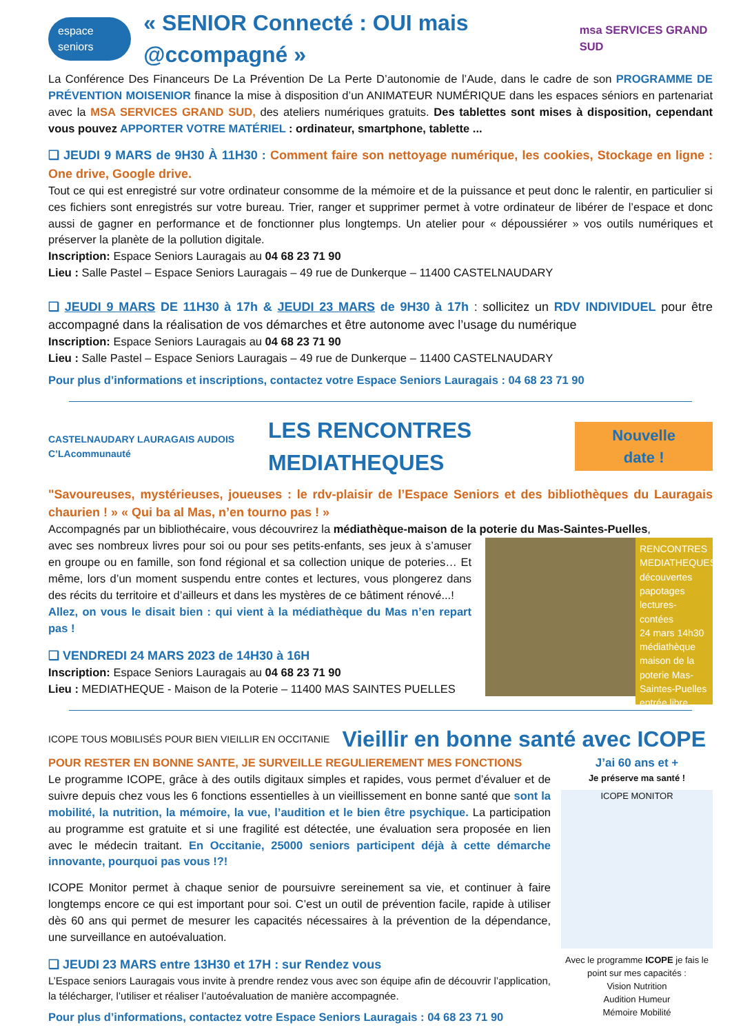espace seniors
« SENIOR Connecté : OUI mais @ccompagné »
msa SERVICES GRAND SUD
La Conférence Des Financeurs De La Prévention De La Perte D’autonomie de l’Aude, dans le cadre de son PROGRAMME DE PRÉVENTION MOISENIOR finance la mise à disposition d’un ANIMATEUR NUMÉRIQUE dans les espaces séniors en partenariat avec la MSA SERVICES GRAND SUD, des ateliers numériques gratuits. Des tablettes sont mises à disposition, cependant vous pouvez APPORTER VOTRE MATÉRIEL : ordinateur, smartphone, tablette ...
❑ JEUDI 9 MARS de 9H30 À 11H30 : Comment faire son nettoyage numérique, les cookies, Stockage en ligne : One drive, Google drive.
Tout ce qui est enregistré sur votre ordinateur consomme de la mémoire et de la puissance et peut donc le ralentir, en particulier si ces fichiers sont enregistrés sur votre bureau. Trier, ranger et supprimer permet à votre ordinateur de libérer de l’espace et donc aussi de gagner en performance et de fonctionner plus longtemps. Un atelier pour « dépoussiérer » vos outils numériques et préserver la planète de la pollution digitale.
Inscription: Espace Seniors Lauragais au 04 68 23 71 90
Lieu : Salle Pastel – Espace Seniors Lauragais – 49 rue de Dunkerque – 11400 CASTELNAUDARY
❑ JEUDI 9 MARS DE 11H30 à 17h & JEUDI 23 MARS de 9H30 à 17h : sollicitez un RDV INDIVIDUEL pour être accompagné dans la réalisation de vos démarches et être autonome avec l’usage du numérique
Inscription: Espace Seniors Lauragais au 04 68 23 71 90
Lieu : Salle Pastel – Espace Seniors Lauragais – 49 rue de Dunkerque – 11400 CASTELNAUDARY
Pour plus d’informations et inscriptions, contactez votre Espace Seniors Lauragais : 04 68 23 71 90
CASTELNAUDARY LAURAGAIS AUDOIS C’LAcommunauté
LES RENCONTRES MEDIATHEQUES
Nouvelle date !
"Savoureuses, mystérieuses, joueuses : le rdv-plaisir de l’Espace Seniors et des bibliothèques du Lauragais chaurien ! » « Qui ba al Mas, n’en tourno pas ! »
Accompagnés par un bibliothécaire, vous découvrirez la médiathèque-maison de la poterie du Mas-Saintes-Puelles,
RENCONTRES MEDIATHEQUES
découvertes papotages lectures-contées
24 mars 14h30
médiathèque maison de la poterie Mas-Saintes-Puelles
entrée libre
avec ses nombreux livres pour soi ou pour ses petits-enfants, ses jeux à s’amuser en groupe ou en famille, son fond régional et sa collection unique de poteries… Et même, lors d’un moment suspendu entre contes et lectures, vous plongerez dans des récits du territoire et d’ailleurs et dans les mystères de ce bâtiment rénové...!
Allez, on vous le disait bien : qui vient à la médiathèque du Mas n’en repart pas !
❑ VENDREDI 24 MARS 2023 de 14H30 à 16H
Inscription: Espace Seniors Lauragais au 04 68 23 71 90
Lieu : MEDIATHEQUE - Maison de la Poterie – 11400 MAS SAINTES PUELLES
ICOPE TOUS MOBILISÉS POUR BIEN VIEILLIR EN OCCITANIE
Vieillir en bonne santé avec ICOPE
J’ai 60 ans et +
Je préserve ma santé !
ICOPE MONITOR
Avec le programme ICOPE je fais le point sur mes capacités :
Vision Nutrition
Audition Humeur
Mémoire Mobilité
POUR RESTER EN BONNE SANTE, JE SURVEILLE REGULIEREMENT MES FONCTIONS
Le programme ICOPE, grâce à des outils digitaux simples et rapides, vous permet d’évaluer et de suivre depuis chez vous les 6 fonctions essentielles à un vieillissement en bonne santé que sont la mobilité, la nutrition, la mémoire, la vue, l’audition et le bien être psychique. La participation au programme est gratuite et si une fragilité est détectée, une évaluation sera proposée en lien avec le médecin traitant. En Occitanie, 25000 seniors participent déjà à cette démarche innovante, pourquoi pas vous !?!
ICOPE Monitor permet à chaque senior de poursuivre sereinement sa vie, et continuer à faire longtemps encore ce qui est important pour soi. C’est un outil de prévention facile, rapide à utiliser dès 60 ans qui permet de mesurer les capacités nécessaires à la prévention de la dépendance, une surveillance en autoévaluation.
❑ JEUDI 23 MARS entre 13H30 et 17H : sur Rendez vous
L’Espace seniors Lauragais vous invite à prendre rendez vous avec son équipe afin de découvrir l’application, la télécharger, l’utiliser et réaliser l’autoévaluation de manière accompagnée.
Pour plus d’informations, contactez votre Espace Seniors Lauragais : 04 68 23 71 90